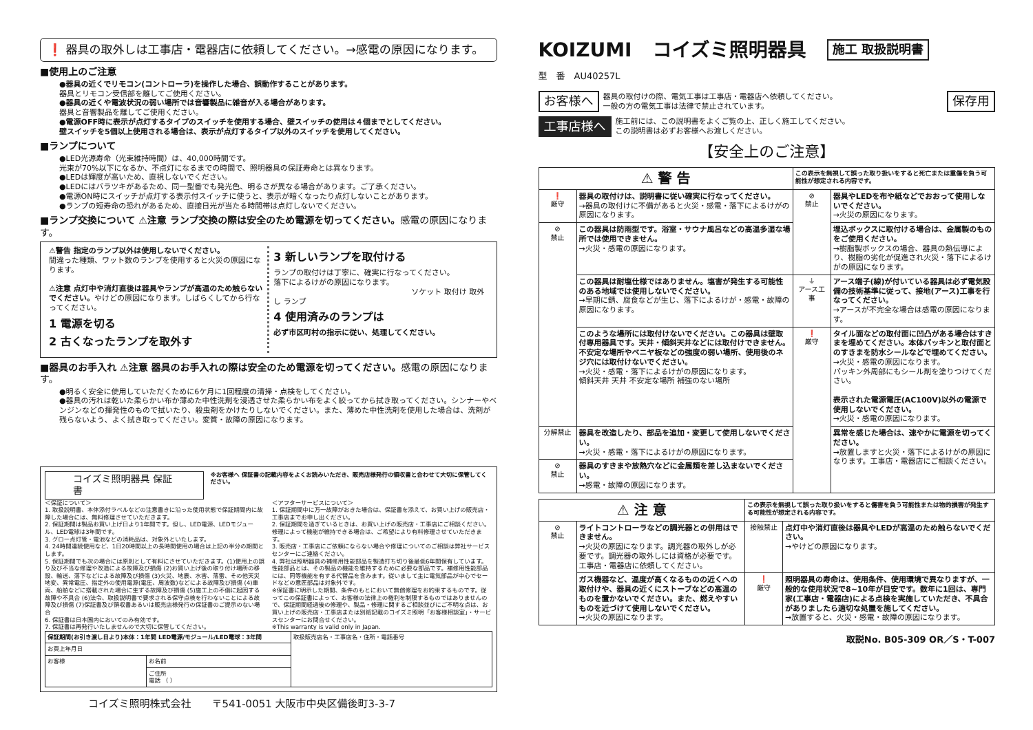❗ 器具の取外しは工事店・電器店に依頼してください。→感電の原因になります。
■使用上のご注意
●器具の近くでリモコン(コントローラ)を操作した場合、誤動作することがあります。
器具とリモコン受信部を離してご使用ください。
●器具の近くや電波状況の弱い場所では音響製品に雑音が入る場合があります。
器具と音響製品を離してご使用ください。
●電源OFF時に表示が点灯するタイプのスイッチを使用する場合、壁スイッチの使用は４個までとしてください。
壁スイッチを5個以上使用される場合は、表示が点灯するタイプ以外のスイッチを使用してください。
■ランプについて
●LED光源寿命（光束維持時間）は、40,000時間です。
光束が70%以下になるか、不点灯になるまでの時間で、照明器具の保証寿命とは異なります。
●LEDは輝度が高いため、直視しないでください。
●LEDにはバラツキがあるため、同一型番でも発光色、明るさが異なる場合があります。ご了承ください。
●電源ON時にスイッチが点灯する表示付スイッチに使うと、表示が暗くなったり点灯しないことがあります。
●ランプの短寿命の恐れがあるため、直接日光が当たる時間帯は点灯しないでください。
■ランプ交換について ⚠注意 ランプ交換の際は安全のため電源を切ってください。感電の原因になります。
⚠警告 指定のランプ以外は使用しないでください。
間違った種類、ワット数のランプを使用すると火災の原因になります。
⚠注意 点灯中や消灯直後は器具やランプが高温のため触らないでください。やけどの原因になります。しばらくしてから行なってください。
1 電源を切る
2 古くなったランプを取外す
3 新しいランプを取付ける
ランプの取付けは丁寧に、確実に行なってください。
落下によるけがの原因になります。
ソケット 取付け 取外し ランプ
4 使用済みのランプは
必ず市区町村の指示に従い、処理してください。
■器具のお手入れ ⚠注意 器具のお手入れの際は安全のため電源を切ってください。感電の原因になります。
●明るく安全に使用していただくために6ケ月に1回程度の清掃・点検をしてください。
●器具の汚れは乾いた柔らかい布か薄めた中性洗剤を浸透させた柔らかい布をよく絞ってから拭き取ってください。シンナーやベンジンなどの揮発性のもので拭いたり、殺虫剤をかけたりしないでください。また、薄めた中性洗剤を使用した場合は、洗剤が残らないよう、よく拭き取ってください。変質・故障の原因になります。
コイズミ照明器具 保証書
※お客様へ 保証書の記載内容をよくお読みいただき、販売店様発行の領収書と合わせて大切に保管してください。
＜保証について＞
1. 取扱説明書、本体添付ラベルなどの注意書きに沿った使用状態で保証期間内に故障した場合には、無料修理させていただきます。
2. 保証期間は製品お買い上げ日より1年間です。但し、LED電源、LEDモジュール、LED電球は3年間です。
3. グロー点灯管・電池などの消耗品は、対象外といたします。
4. 24時間連続使用など、1日20時間以上の長時間使用の場合は上記の半分の期間とします。
5. 保証期間でも次の場合には原則として有料にさせていただきます。(1)使用上の誤り及び不当な修理や改造による故障及び損傷 (2)お買い上げ後の取り付け場所の移設、輸送、落下などによる故障及び損傷 (3)火災、地震、水害、落雷、その他天災地変、異常電圧、指定外の使用電源(電圧、周波数)などによる故障及び損傷 (4)車両、船舶などに搭載された場合に生ずる故障及び損傷 (5)施工上の不備に起因する故障や不具合 (6)法令、取扱説明書で要求される保守点検を行わないことによる故障及び損傷 (7)保証書及び領収書あるいは販売店様発行の保証書のご提示のない場合
6. 保証書は日本国内においてのみ有効です。
7. 保証書は再発行いたしませんので大切に保管してください。
＜アフターサービスについて＞
1. 保証期間中に万一故障がおきた場合は、保証書を添えて、お買い上げの販売店・工事店までお申し出ください。
2. 保証期間を過ぎているときは、お買い上げの販売店・工事店にご相談ください。修理によって機能が維持できる場合は、ご希望により有料修理させていただきます。
3. 販売店・工事店にご依頼にならない場合や修理についてのご相談は弊社サービスセンターにご連絡ください。
4. 弊社は照明器具の補修用性能部品を製造打ち切り後最低6年間保有しています。性能部品とは、その製品の機能を維持するために必要な部品です。補修用性能部品には、同等機能を有する代替品を含みます。従いまして主に電気部品が中心でセードなどの意匠部品は対象外です。
※保証書に明示した期間、条件のもとにおいて無償修理をお約束するものです。従ってこの保証書によって、お客様の法律上の権利を制限するものではありませんので、保証期間経過後の修理や、製品・修理に関するご相談並びにご不明な点は、お買い上げの販売店・工事店または別紙記載のコイズミ照明「お客様相談室」・サービスセンターにお問合せください。
※This warranty is valid only in Japan.
| 保証期間(お引き渡し日より)本体：1年間 LED電源/モジュール/LED電球：3年間 | | 取扱販売店名・工事店名・住所・電話番号 |
| お買上年月日 | | |
| お客様 | お名前 | |
| | ご住所 電話 （ ） | |
コイズミ照明株式会社　　〒541-0051 大阪市中央区備後町3-3-7
KOIZUMI コイズミ照明器具 施工 取扱説明書
型　番　AU40257L
お客様へ 器具の取付けの際、電気工事は工事店・電器店へ依頼してください。
一般の方の電気工事は法律で禁止されています。 保存用
工事店様へ 施工前には、この説明書をよくご覧の上、正しく施工してください。
この説明書は必ずお客様へお渡しください。
【安全上のご注意】
| ⚠ 警 告 | | この表示を無視して誤った取り扱いをすると死亡または重傷を負う可能性が想定される内容です。 | |
| --- | --- | --- | --- |
| ❗ 厳守 | 器具の取付けは、説明書に従い確実に行なってください。 →器具の取付けに不備があると火災・感電・落下によるけがの原因になります。 | ⊘ 禁止 | 器具やLEDを布や紙などでおおって使用しないでください。 →火災の原因になります。 |
| ⊘ 禁止 | この器具は防雨型です。浴室・サウナ風呂などの高温多湿な場所では使用できません。 →火災・感電の原因になります。 | | 埋込ボックスに取付ける場合は、金属製のものをご使用ください。 →樹脂製ボックスの場合、器具の熱伝導により、樹脂の劣化が促進され火災・落下によるけがの原因になります。 |
| | この器具は耐塩仕様ではありません。塩害が発生する可能性のある地域では使用しないでください。 →早期に錆、腐食などが生じ、落下によるけが・感電・故障の原因になります。 | ⏚ アース工事 | アース端子(線)が付いている器具は必ず電気設備の技術基準に従って、接地(アース)工事を行なってください。 →アースが不完全な場合は感電の原因になります。 |
| | このような場所には取付けないでください。この器具は壁取付専用器具です。天井・傾斜天井などには取付けできません。不安定な場所やベニヤ板などの強度の弱い場所、使用後のネジ穴には取付けないでください。 →火災・感電・落下によるけがの原因になります。 傾斜天井 天井 不安定な場所 補強のない場所 | ❗ 厳守 | タイル面などの取付面に凹凸がある場合はすきまを埋めてください。本体パッキンと取付面とのすきまを防水シールなどで埋めてください。 →火災・感電の原因になります。 パッキン外周部にもシール剤を塗りつけてください。 表示された電源電圧(AC100V)以外の電源で使用しないでください。 →火災・感電の原因になります。 |
| 分解禁止 | 器具を改造したり、部品を追加・変更して使用しないでください。 →火災・感電・落下によるけがの原因になります。 | | 異常を感じた場合は、速やかに電源を切ってください。 →放置しますと火災・落下によるけがの原因になります。工事店・電器店にご相談ください。 |
| ⊘ 禁止 | 器具のすきまや放熱穴などに金属類を差し込まないでください。 →感電・故障の原因になります。 | | |
| ⚠ 注 意 | | この表示を無視して誤った取り扱いをすると傷害を負う可能性または物的損害が発生する可能性が想定される内容です。 | |
| --- | --- | --- | --- |
| ⊘ 禁止 | ライトコントローラなどの調光器との併用はできません。 →火災の原因になります。調光器の取外しが必要です。調光器の取外しには資格が必要です。工事店・電器店に依頼してください。 | 接触禁止 | 点灯中や消灯直後は器具やLEDが高温のため触らないでください。 →やけどの原因になります。 |
| | ガス機器など、温度が高くなるものの近くへの取付けや、器具の近くにストーブなどの高温のものを置かないでください。また、燃えやすいものを近づけて使用しないでください。 →火災の原因になります。 | ❗ 厳守 | 照明器具の寿命は、使用条件、使用環境で異なりますが、一般的な使用状況で8~10年が目安です。数年に1回は、専門家(工事店・電器店)による点検を実施していただき、不具合がありましたら適切な処置を施してください。 →放置すると、火災・感電・故障の原因になります。 |
取説No. B05-309 OR／S・T-007